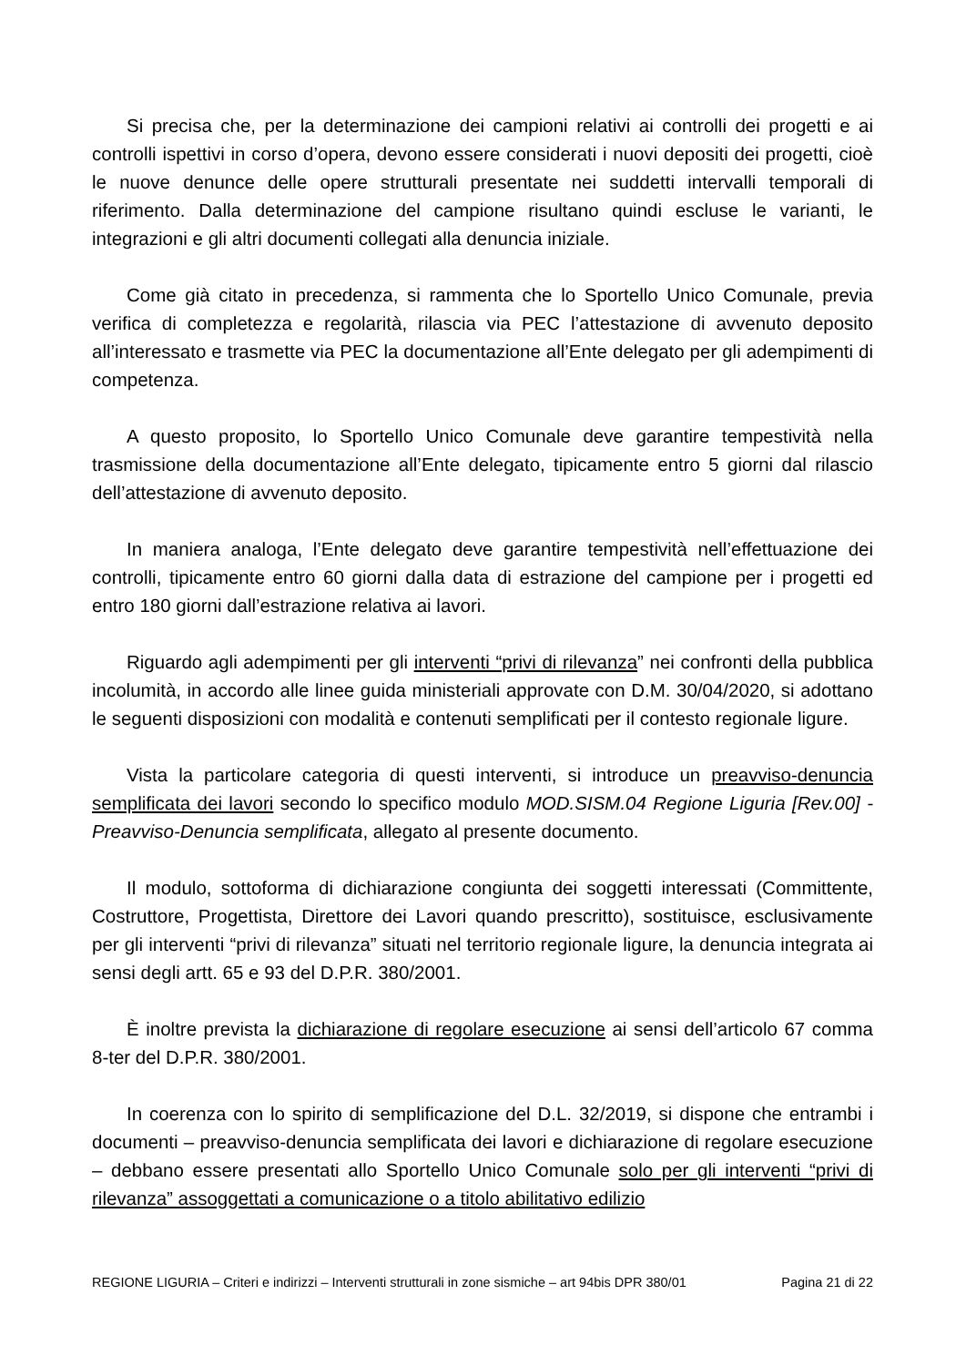Si precisa che, per la determinazione dei campioni relativi ai controlli dei progetti e ai controlli ispettivi in corso d’opera, devono essere considerati i nuovi depositi dei progetti, cioè le nuove denunce delle opere strutturali presentate nei suddetti intervalli temporali di riferimento. Dalla determinazione del campione risultano quindi escluse le varianti, le integrazioni e gli altri documenti collegati alla denuncia iniziale.
Come già citato in precedenza, si rammenta che lo Sportello Unico Comunale, previa verifica di completezza e regolarità, rilascia via PEC l’attestazione di avvenuto deposito all’interessato e trasmette via PEC la documentazione all’Ente delegato per gli adempimenti di competenza.
A questo proposito, lo Sportello Unico Comunale deve garantire tempestività nella trasmissione della documentazione all’Ente delegato, tipicamente entro 5 giorni dal rilascio dell’attestazione di avvenuto deposito.
In maniera analoga, l’Ente delegato deve garantire tempestività nell’effettuazione dei controlli, tipicamente entro 60 giorni dalla data di estrazione del campione per i progetti ed entro 180 giorni dall’estrazione relativa ai lavori.
Riguardo agli adempimenti per gli interventi “privi di rilevanza” nei confronti della pubblica incolumità, in accordo alle linee guida ministeriali approvate con D.M. 30/04/2020, si adottano le seguenti disposizioni con modalità e contenuti semplificati per il contesto regionale ligure.
Vista la particolare categoria di questi interventi, si introduce un preavviso-denuncia semplificata dei lavori secondo lo specifico modulo MOD.SISM.04 Regione Liguria [Rev.00] - Preavviso-Denuncia semplificata, allegato al presente documento.
Il modulo, sottoforma di dichiarazione congiunta dei soggetti interessati (Committente, Costruttore, Progettista, Direttore dei Lavori quando prescritto), sostituisce, esclusivamente per gli interventi “privi di rilevanza” situati nel territorio regionale ligure, la denuncia integrata ai sensi degli artt. 65 e 93 del D.P.R. 380/2001.
È inoltre prevista la dichiarazione di regolare esecuzione ai sensi dell’articolo 67 comma 8-ter del D.P.R. 380/2001.
In coerenza con lo spirito di semplificazione del D.L. 32/2019, si dispone che entrambi i documenti – preavviso-denuncia semplificata dei lavori e dichiarazione di regolare esecuzione – debbano essere presentati allo Sportello Unico Comunale solo per gli interventi “privi di rilevanza” assoggettati a comunicazione o a titolo abilitativo edilizio
REGIONE LIGURIA – Criteri e indirizzi – Interventi strutturali in zone sismiche – art 94bis DPR 380/01 Pagina 21 di 22